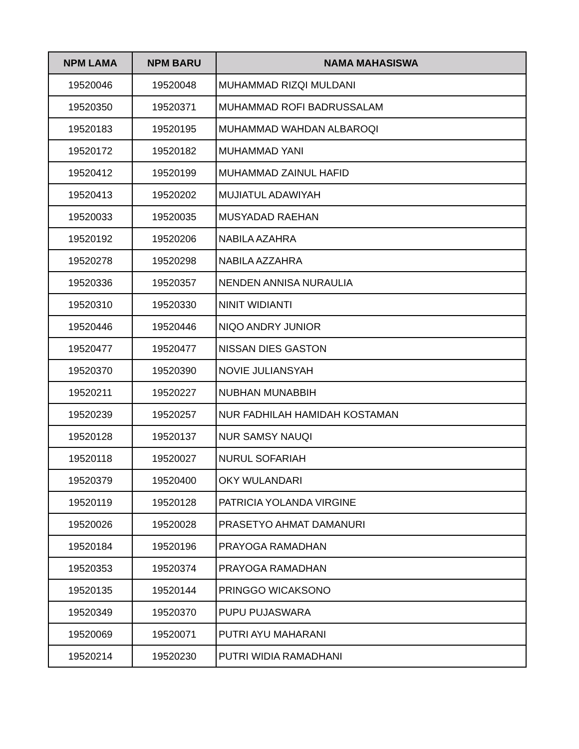| NPM LAMA | NPM BARU | NAMA MAHASISWA |
| --- | --- | --- |
| 19520046 | 19520048 | MUHAMMAD RIZQI MULDANI |
| 19520350 | 19520371 | MUHAMMAD ROFI BADRUSSALAM |
| 19520183 | 19520195 | MUHAMMAD WAHDAN ALBAROQI |
| 19520172 | 19520182 | MUHAMMAD YANI |
| 19520412 | 19520199 | MUHAMMAD ZAINUL HAFID |
| 19520413 | 19520202 | MUJIATUL ADAWIYAH |
| 19520033 | 19520035 | MUSYADAD RAEHAN |
| 19520192 | 19520206 | NABILA AZAHRA |
| 19520278 | 19520298 | NABILA AZZAHRA |
| 19520336 | 19520357 | NENDEN ANNISA NURAULIA |
| 19520310 | 19520330 | NINIT WIDIANTI |
| 19520446 | 19520446 | NIQO ANDRY JUNIOR |
| 19520477 | 19520477 | NISSAN DIES GASTON |
| 19520370 | 19520390 | NOVIE JULIANSYAH |
| 19520211 | 19520227 | NUBHAN MUNABBIH |
| 19520239 | 19520257 | NUR FADHILAH HAMIDAH KOSTAMAN |
| 19520128 | 19520137 | NUR SAMSY NAUQI |
| 19520118 | 19520027 | NURUL SOFARIAH |
| 19520379 | 19520400 | OKY WULANDARI |
| 19520119 | 19520128 | PATRICIA YOLANDA VIRGINE |
| 19520026 | 19520028 | PRASETYO AHMAT DAMANURI |
| 19520184 | 19520196 | PRAYOGA RAMADHAN |
| 19520353 | 19520374 | PRAYOGA RAMADHAN |
| 19520135 | 19520144 | PRINGGO WICAKSONO |
| 19520349 | 19520370 | PUPU PUJASWARA |
| 19520069 | 19520071 | PUTRI AYU MAHARANI |
| 19520214 | 19520230 | PUTRI WIDIA RAMADHANI |